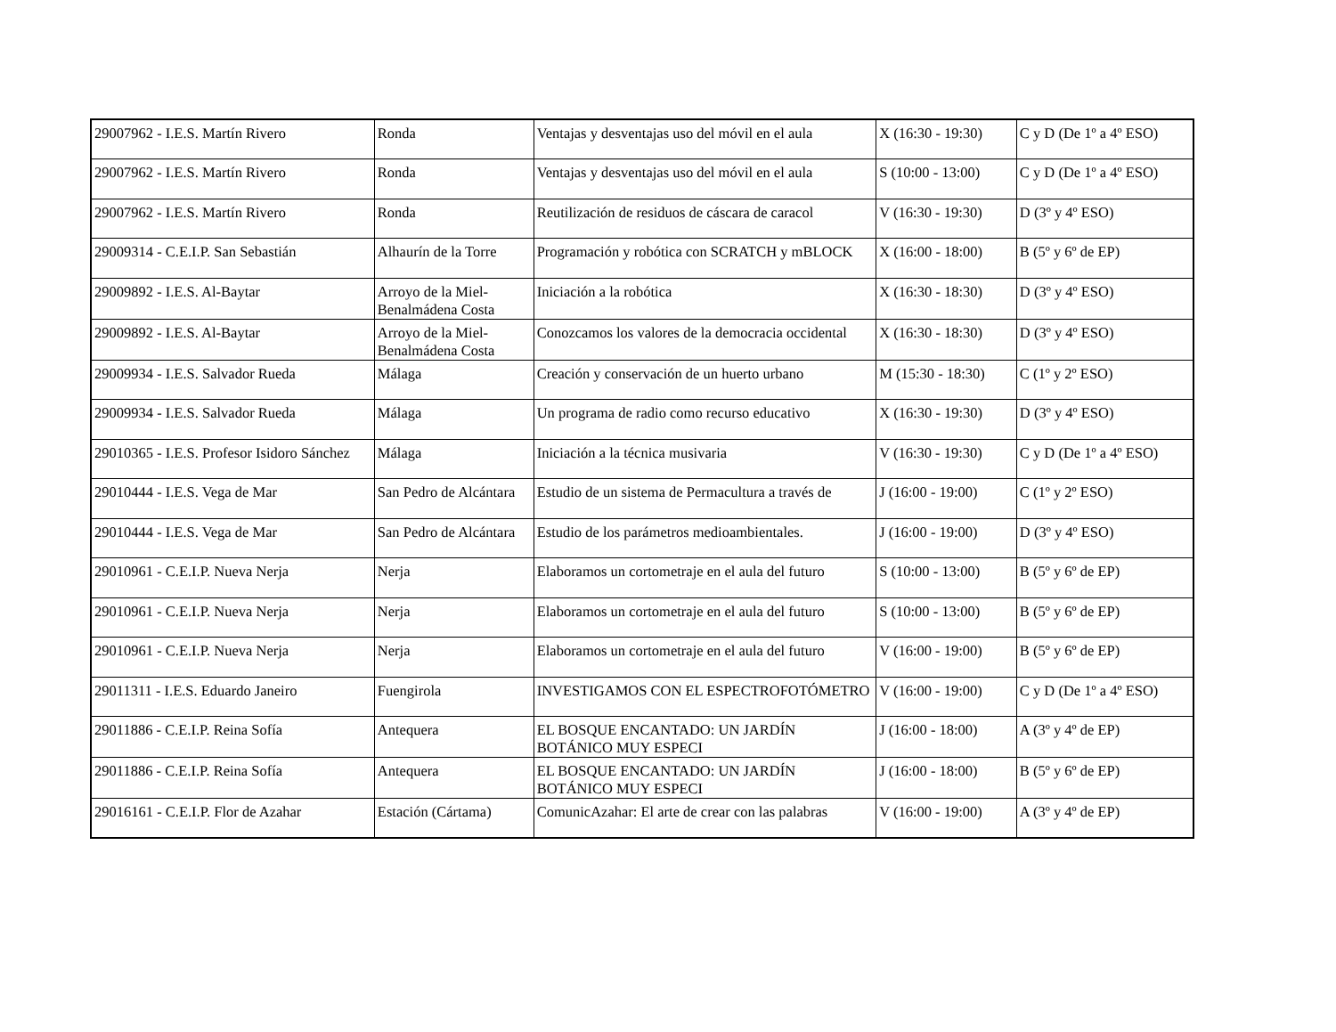| 29007962 - I.E.S. Martín Rivero | Ronda | Ventajas y desventajas uso del móvil en el aula | X (16:30 - 19:30) | C y D (De 1º a 4º ESO) |
| 29007962 - I.E.S. Martín Rivero | Ronda | Ventajas y desventajas uso del móvil en el aula | S (10:00 - 13:00) | C y D (De 1º a 4º ESO) |
| 29007962 - I.E.S. Martín Rivero | Ronda | Reutilización de residuos de cáscara de caracol | V (16:30 - 19:30) | D (3º y 4º ESO) |
| 29009314 - C.E.I.P. San Sebastián | Alhaurín de la Torre | Programación y robótica con SCRATCH y mBLOCK | X (16:00 - 18:00) | B (5º y 6º de EP) |
| 29009892 - I.E.S. Al-Baytar | Arroyo de la Miel-Benalmádena Costa | Iniciación a la robótica | X (16:30 - 18:30) | D (3º y 4º ESO) |
| 29009892 - I.E.S. Al-Baytar | Arroyo de la Miel-Benalmádena Costa | Conozcamos los valores de la democracia occidental | X (16:30 - 18:30) | D (3º y 4º ESO) |
| 29009934 - I.E.S. Salvador Rueda | Málaga | Creación y conservación de un huerto urbano | M (15:30 - 18:30) | C (1º y 2º ESO) |
| 29009934 - I.E.S. Salvador Rueda | Málaga | Un programa de radio como recurso educativo | X (16:30 - 19:30) | D (3º y 4º ESO) |
| 29010365 - I.E.S. Profesor Isidoro Sánchez | Málaga | Iniciación a la técnica musivaria | V (16:30 - 19:30) | C y D (De 1º a 4º ESO) |
| 29010444 - I.E.S. Vega de Mar | San Pedro de Alcántara | Estudio de un sistema de Permacultura a través de | J (16:00 - 19:00) | C (1º y 2º ESO) |
| 29010444 - I.E.S. Vega de Mar | San Pedro de Alcántara | Estudio de los parámetros medioambientales. | J (16:00 - 19:00) | D (3º y 4º ESO) |
| 29010961 - C.E.I.P. Nueva Nerja | Nerja | Elaboramos un cortometraje en el aula del futuro | S (10:00 - 13:00) | B (5º y 6º de EP) |
| 29010961 - C.E.I.P. Nueva Nerja | Nerja | Elaboramos un cortometraje en el aula del futuro | S (10:00 - 13:00) | B (5º y 6º de EP) |
| 29010961 - C.E.I.P. Nueva Nerja | Nerja | Elaboramos un cortometraje en el aula del futuro | V (16:00 - 19:00) | B (5º y 6º de EP) |
| 29011311 - I.E.S. Eduardo Janeiro | Fuengirola | INVESTIGAMOS CON EL ESPECTROFOTÓMETRO | V (16:00 - 19:00) | C y D (De 1º a 4º ESO) |
| 29011886 - C.E.I.P. Reina Sofía | Antequera | EL BOSQUE ENCANTADO: UN JARDÍN BOTÁNICO MUY ESPECI | J (16:00 - 18:00) | A (3º y 4º de EP) |
| 29011886 - C.E.I.P. Reina Sofía | Antequera | EL BOSQUE ENCANTADO: UN JARDÍN BOTÁNICO MUY ESPECI | J (16:00 - 18:00) | B (5º y 6º de EP) |
| 29016161 - C.E.I.P. Flor de Azahar | Estación (Cártama) | ComunicAzahar: El arte de crear con las palabras | V (16:00 - 19:00) | A (3º y 4º de EP) |